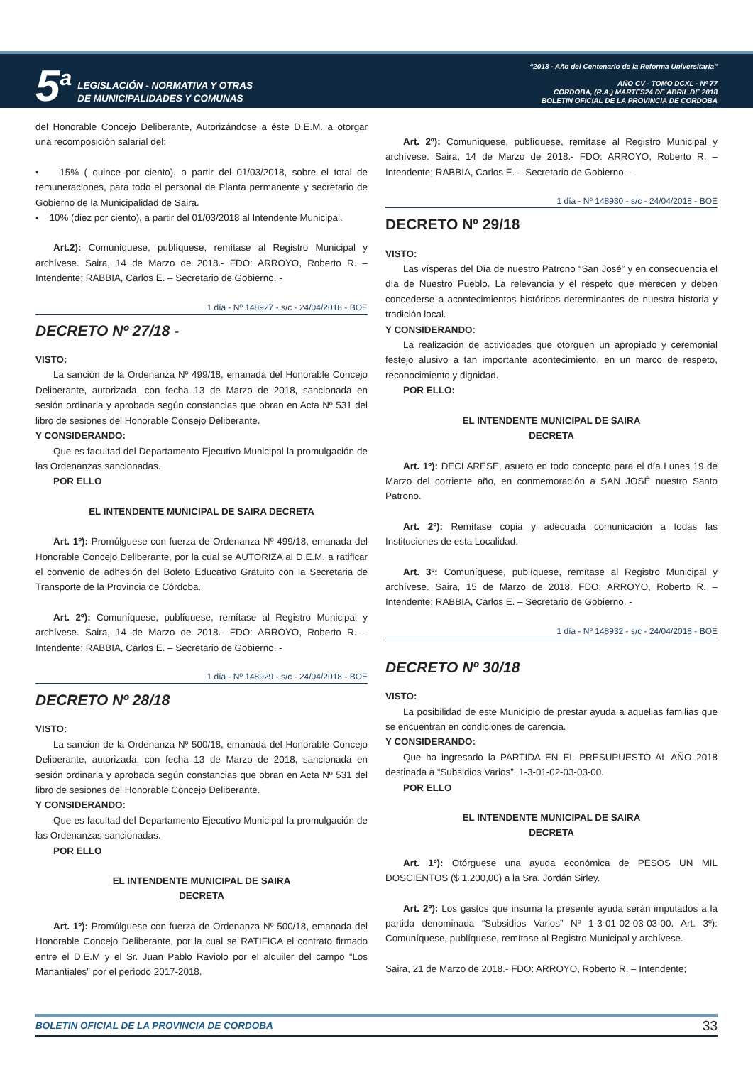5<sup>a</sup>
LEGISLACIÓN - NORMATIVA Y OTRAS
DE MUNICIPALIDADES Y COMUNAS
“2018 - Año del Centenario de la Reforma Universitaria”
AÑO CV - TOMO DCXL - Nº 77
CORDOBA, (R.A.) MARTES24 DE ABRIL DE 2018
BOLETIN OFICIAL DE LA PROVINCIA DE CORDOBA
del Honorable Concejo Deliberante, Autorizándose a éste D.E.M. a otorgar una recomposición salarial del:
• 15% ( quince por ciento), a partir del 01/03/2018, sobre el total de remuneraciones, para todo el personal de Planta permanente y secretario de Gobierno de la Municipalidad de Saira.
• 10% (diez por ciento), a partir del 01/03/2018 al Intendente Municipal.
Art.2): Comuníquese, publíquese, remítase al Registro Municipal y archívese. Saira, 14 de Marzo de 2018.- FDO: ARROYO, Roberto R. – Intendente; RABBIA, Carlos E. – Secretario de Gobierno. -
1 día - Nº 148927 - s/c - 24/04/2018 - BOE
DECRETO Nº 27/18 -
VISTO:
La sanción de la Ordenanza Nº 499/18, emanada del Honorable Concejo Deliberante, autorizada, con fecha 13 de Marzo de 2018, sancionada en sesión ordinaria y aprobada según constancias que obran en Acta Nº 531 del libro de sesiones del Honorable Consejo Deliberante.
Y CONSIDERANDO:
Que es facultad del Departamento Ejecutivo Municipal la promulgación de las Ordenanzas sancionadas.
POR ELLO
EL INTENDENTE MUNICIPAL DE SAIRA DECRETA
Art. 1º): Promúlguese con fuerza de Ordenanza Nº 499/18, emanada del Honorable Concejo Deliberante, por la cual se AUTORIZA al D.E.M. a ratificar el convenio de adhesión del Boleto Educativo Gratuito con la Secretaria de Transporte de la Provincia de Córdoba.
Art. 2º): Comuníquese, publíquese, remítase al Registro Municipal y archívese. Saira, 14 de Marzo de 2018.- FDO: ARROYO, Roberto R. – Intendente; RABBIA, Carlos E. – Secretario de Gobierno. -
1 día - Nº 148929 - s/c - 24/04/2018 - BOE
DECRETO Nº 28/18
VISTO:
La sanción de la Ordenanza Nº 500/18, emanada del Honorable Concejo Deliberante, autorizada, con fecha 13 de Marzo de 2018, sancionada en sesión ordinaria y aprobada según constancias que obran en Acta Nº 531 del libro de sesiones del Honorable Concejo Deliberante.
Y CONSIDERANDO:
Que es facultad del Departamento Ejecutivo Municipal la promulgación de las Ordenanzas sancionadas.
POR ELLO
EL INTENDENTE MUNICIPAL DE SAIRA
DECRETA
Art. 1º): Promúlguese con fuerza de Ordenanza Nº 500/18, emanada del Honorable Concejo Deliberante, por la cual se RATIFICA el contrato firmado entre el D.E.M y el Sr. Juan Pablo Raviolo por el alquiler del campo “Los Manantiales” por el período 2017-2018.
Art. 2º): Comuníquese, publíquese, remítase al Registro Municipal y archívese. Saira, 14 de Marzo de 2018.- FDO: ARROYO, Roberto R. – Intendente; RABBIA, Carlos E. – Secretario de Gobierno. -
1 día - Nº 148930 - s/c - 24/04/2018 - BOE
DECRETO Nº 29/18
VISTO:
Las vísperas del Día de nuestro Patrono “San José” y en consecuencia el día de Nuestro Pueblo. La relevancia y el respeto que merecen y deben concederse a acontecimientos históricos determinantes de nuestra historia y tradición local.
Y CONSIDERANDO:
La realización de actividades que otorguen un apropiado y ceremonial festejo alusivo a tan importante acontecimiento, en un marco de respeto, reconocimiento y dignidad.
POR ELLO:
EL INTENDENTE MUNICIPAL DE SAIRA
DECRETA
Art. 1º): DECLARESE, asueto en todo concepto para el día Lunes 19 de Marzo del corriente año, en conmemoración a SAN JOSÉ nuestro Santo Patrono.
Art. 2º): Remítase copia y adecuada comunicación a todas las Instituciones de esta Localidad.
Art. 3º: Comuníquese, publíquese, remítase al Registro Municipal y archívese. Saira, 15 de Marzo de 2018. FDO: ARROYO, Roberto R. – Intendente; RABBIA, Carlos E. – Secretario de Gobierno. -
1 día - Nº 148932 - s/c - 24/04/2018 - BOE
DECRETO Nº 30/18
VISTO:
La posibilidad de este Municipio de prestar ayuda a aquellas familias que se encuentran en condiciones de carencia.
Y CONSIDERANDO:
Que ha ingresado la PARTIDA EN EL PRESUPUESTO AL AÑO 2018 destinada a “Subsidios Varios”. 1-3-01-02-03-03-00.
POR ELLO
EL INTENDENTE MUNICIPAL DE SAIRA
DECRETA
Art. 1º): Otórguese una ayuda económica de PESOS UN MIL DOSCIENTOS ($ 1.200,00) a la Sra. Jordán Sirley.
Art. 2º): Los gastos que insuma la presente ayuda serán imputados a la partida denominada “Subsidios Varios” Nº 1-3-01-02-03-03-00. Art. 3º): Comuníquese, publíquese, remítase al Registro Municipal y archívese.
Saira, 21 de Marzo de 2018.- FDO: ARROYO, Roberto R. – Intendente;
BOLETIN OFICIAL DE LA PROVINCIA DE CORDOBA 33